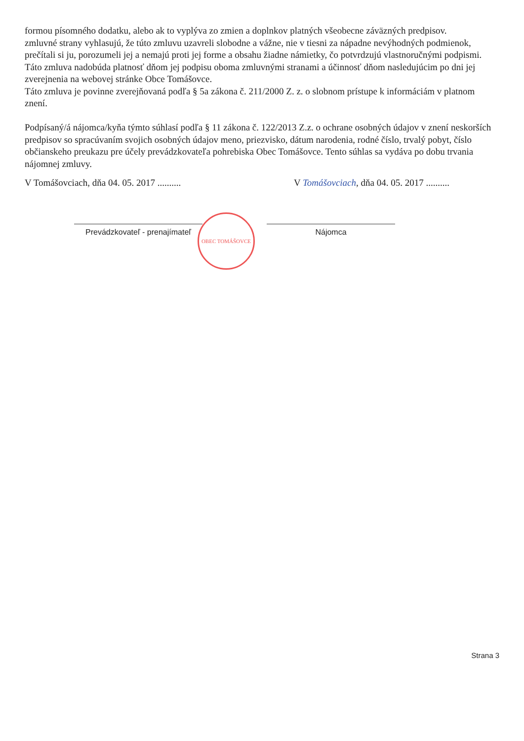formou písomného dodatku, alebo ak to vyplýva zo zmien a doplnkov platných všeobecne záväzných predpisov.
zmluvné strany vyhlasujú, že túto zmluvu uzavreli slobodne a vážne, nie v tiesni za nápadne nevýhodných podmienok, prečítali si ju, porozumeli jej a nemajú proti jej forme a obsahu žiadne námietky, čo potvrdzujú vlastnoručnými podpismi.
Táto zmluva nadobúda platnosť dňom jej podpisu oboma zmluvnými stranami a účinnosť dňom nasledujúcim po dni jej zverejnenia na webovej stránke Obce Tomášovce.
Táto zmluva je povinne zverejňovaná podľa § 5a zákona č. 211/2000 Z. z. o slobnom prístupe k informáciám v platnom znení.
Podpísaný/á nájomca/kyňa týmto súhlasí podľa § 11 zákona č. 122/2013 Z.z. o ochrane osobných údajov v znení neskorších predpisov so spracúvaním svojich osobných údajov meno, priezvisko, dátum narodenia, rodné číslo, trvalý pobyt, číslo občianskeho preukazu pre účely prevádzkovateľa pohrebiska Obec Tomášovce. Tento súhlas sa vydáva po dobu trvania nájomnej zmluvy.
V Tomášovciach, dňa 04. 05. 2017 ..........
V Tomášovciach, dňa 04. 05. 2017 ..........
Prevádzkovateľ - prenajímateľ
Nájomca
OBEC TOMÁŠOVCE
Strana 3